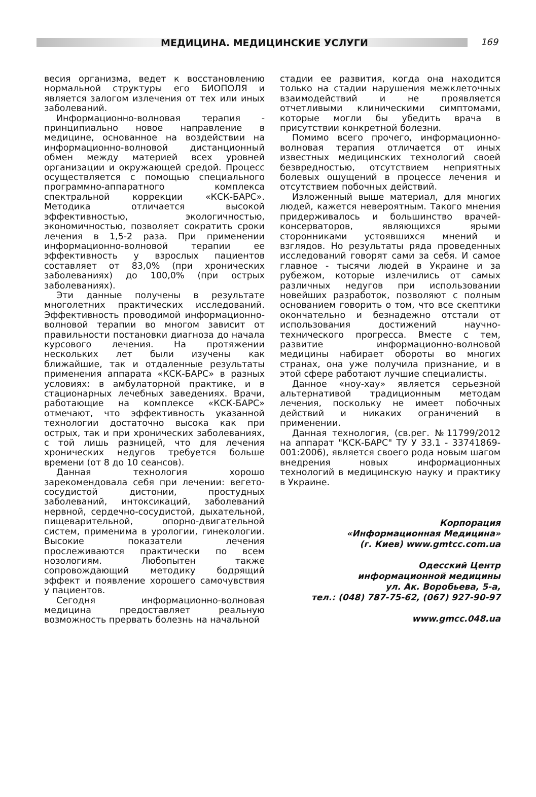МЕДИЦИНА. МЕДИЦИНСКИЕ УСЛУГИ
169
весия организма, ведет к восстановлению нормальной структуры его БИОПОЛЯ и является залогом излечения от тех или иных заболеваний.
Информационно-волновая терапия - принципиально новое направление в медицине, основанное на воздействии на информационно-волновой дистанционный обмен между материей всех уровней организации и окружающей средой. Процесс осуществляется с помощью специального программно-аппаратного комплекса спектральной коррекции «КСК-БАРС». Методика отличается высокой эффективностью, экологичностью, экономичностью, позволяет сократить сроки лечения в 1,5-2 раза. При применении информационно-волновой терапии ее эффективность у взрослых пациентов составляет от 83,0% (при хронических заболеваниях) до 100,0% (при острых заболеваниях).
Эти данные получены в результате многолетних практических исследований. Эффективность проводимой информационно-волновой терапии во многом зависит от правильности постановки диагноза до начала курсового лечения. На протяжении нескольких лет были изучены как ближайшие, так и отдаленные результаты применения аппарата «КСК-БАРС» в разных условиях: в амбулаторной практике, и в стационарных лечебных заведениях. Врачи, работающие на комплексе «КСК-БАРС» отмечают, что эффективность указанной технологии достаточно высока как при острых, так и при хронических заболеваниях, с той лишь разницей, что для лечения хронических недугов требуется больше времени (от 8 до 10 сеансов).
Данная технология хорошо зарекомендовала себя при лечении: вегето-сосудистой дистонии, простудных заболеваний, интоксикаций, заболеваний нервной, сердечно-сосудистой, дыхательной, пищеварительной, опорно-двигательной систем, применима в урологии, гинекологии. Высокие показатели лечения прослеживаются практически по всем нозологиям. Любопытен также сопровождающий методику бодрящий эффект и появление хорошего самочувствия у пациентов.
Сегодня информационно-волновая медицина предоставляет реальную возможность прервать болезнь на начальной
стадии ее развития, когда она находится только на стадии нарушения межклеточных взаимодействий и не проявляется отчетливыми клиническими симптомами, которые могли бы убедить врача в присутствии конкретной болезни.
Помимо всего прочего, информационно-волновая терапия отличается от иных известных медицинских технологий своей безвредностью, отсутствием неприятных болевых ощущений в процессе лечения и отсутствием побочных действий.
Изложенный выше материал, для многих людей, кажется невероятным. Такого мнения придерживалось и большинство врачей-консерваторов, являющихся ярыми сторонниками устоявшихся мнений и взглядов. Но результаты ряда проведенных исследований говорят сами за себя. И самое главное - тысячи людей в Украине и за рубежом, которые излечились от самых различных недугов при использовании новейших разработок, позволяют с полным основанием говорить о том, что все скептики окончательно и безнадежно отстали от использования достижений научно-технического прогресса. Вместе с тем, развитие информационно-волновой медицины набирает обороты во многих странах, она уже получила признание, и в этой сфере работают лучшие специалисты.
Данное «ноу-хау» является серьезной альтернативой традиционным методам лечения, поскольку не имеет побочных действий и никаких ограничений в применении.
Данная технология, (св.рег. №11799/2012 на аппарат "КСК-БАРС" ТУ У 33.1 - 33741869-001:2006), является своего рода новым шагом внедрения новых информационных технологий в медицинскую науку и практику в Украине.
Корпорация
«Информационная Медицина»
(г. Киев) www.gmtcc.com.ua
Одесский Центр
информационной медицины
ул. Ак. Воробьева, 5-а,
тел.: (048) 787-75-62, (067) 927-90-97
www.gmcc.048.ua